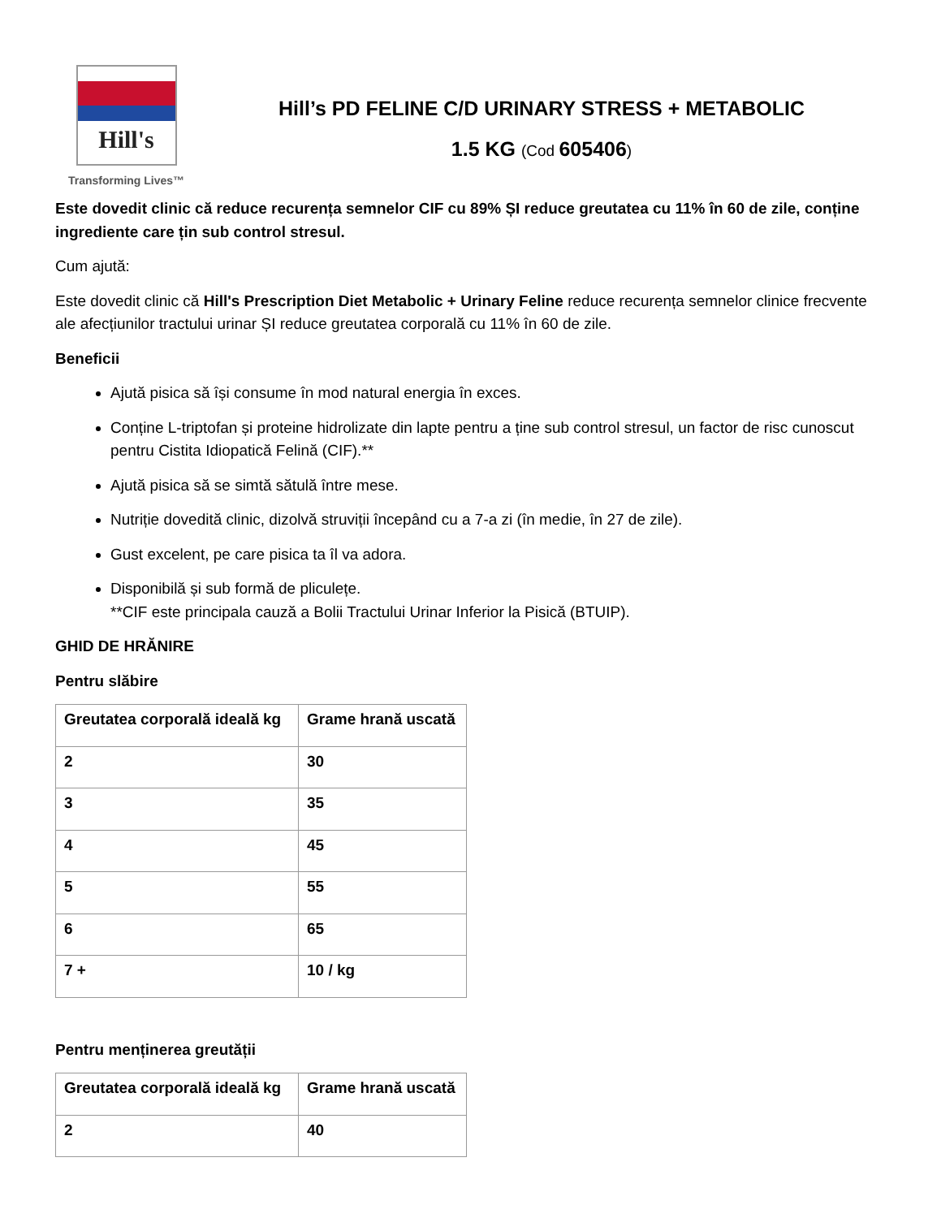Hill's
Transforming Lives™
Hill’s PD FELINE C/D URINARY STRESS + METABOLIC
1.5 KG (Cod 605406)
Este dovedit clinic că reduce recurența semnelor CIF cu 89% ȘI reduce greutatea cu 11% în 60 de zile, conține ingrediente care țin sub control stresul.
Cum ajută:
Este dovedit clinic că Hill's Prescription Diet Metabolic + Urinary Feline reduce recurența semnelor clinice frecvente ale afecțiunilor tractului urinar ȘI reduce greutatea corporală cu 11% în 60 de zile.
Beneficii
Ajută pisica să își consume în mod natural energia în exces.
Conține L-triptofan și proteine hidrolizate din lapte pentru a ține sub control stresul, un factor de risc cunoscut pentru Cistita Idiopatică Felină (CIF).**
Ajută pisica să se simtă sătulă între mese.
Nutriție dovedită clinic, dizolvă struviții începând cu a 7-a zi (în medie, în 27 de zile).
Gust excelent, pe care pisica ta îl va adora.
Disponibilă și sub formă de pliculețe.
**CIF este principala cauză a Bolii Tractului Urinar Inferior la Pisică (BTUIP).
GHID DE HRĂNIRE
Pentru slăbire
| Greutatea corporală ideală kg | Grame hrană uscată |
| --- | --- |
| 2 | 30 |
| 3 | 35 |
| 4 | 45 |
| 5 | 55 |
| 6 | 65 |
| 7 + | 10 / kg |
Pentru menținerea greutății
| Greutatea corporală ideală kg | Grame hrană uscată |
| --- | --- |
| 2 | 40 |